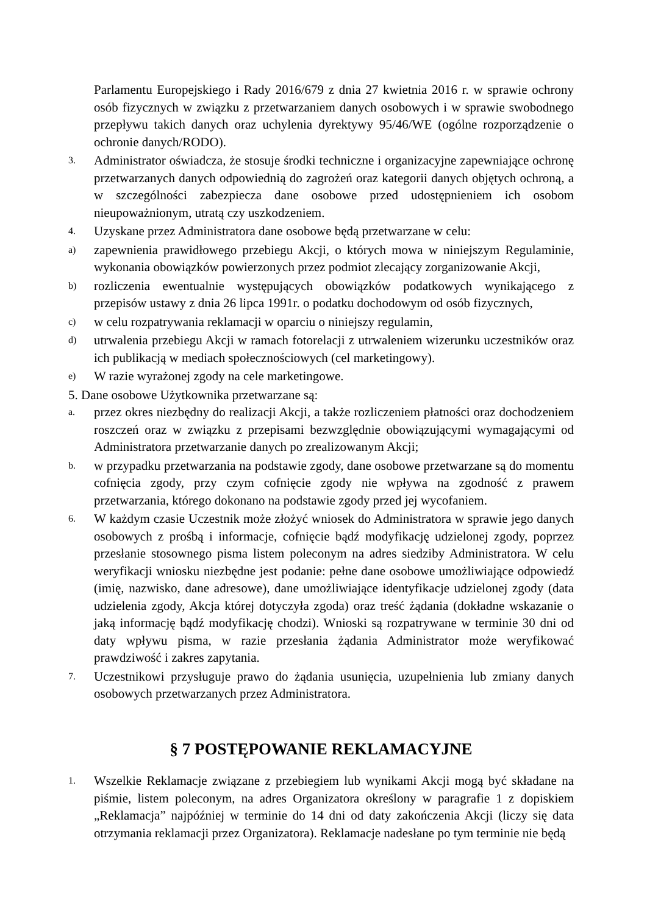Parlamentu Europejskiego i Rady 2016/679 z dnia 27 kwietnia 2016 r. w sprawie ochrony osób fizycznych w związku z przetwarzaniem danych osobowych i w sprawie swobodnego przepływu takich danych oraz uchylenia dyrektywy 95/46/WE (ogólne rozporządzenie o ochronie danych/RODO).
3.
Administrator oświadcza, że stosuje środki techniczne i organizacyjne zapewniające ochronę przetwarzanych danych odpowiednią do zagrożeń oraz kategorii danych objętych ochroną, a w szczególności zabezpiecza dane osobowe przed udostępnieniem ich osobom nieupoważnionym, utratą czy uszkodzeniem.
4.
Uzyskane przez Administratora dane osobowe będą przetwarzane w celu:
a)
zapewnienia prawidłowego przebiegu Akcji, o których mowa w niniejszym Regulaminie, wykonania obowiązków powierzonych przez podmiot zlecający zorganizowanie Akcji,
b)
rozliczenia ewentualnie występujących obowiązków podatkowych wynikającego z przepisów ustawy z dnia 26 lipca 1991r. o podatku dochodowym od osób fizycznych,
c)
w celu rozpatrywania reklamacji w oparciu o niniejszy regulamin,
d)
utrwalenia przebiegu Akcji w ramach fotorelacji z utrwaleniem wizerunku uczestników oraz ich publikacją w mediach społecznościowych (cel marketingowy).
e)
W razie wyrażonej zgody na cele marketingowe.
5. Dane osobowe Użytkownika przetwarzane są:
a.
przez okres niezbędny do realizacji Akcji, a także rozliczeniem płatności oraz dochodzeniem roszczeń oraz w związku z przepisami bezwzględnie obowiązującymi wymagającymi od Administratora przetwarzanie danych po zrealizowanym Akcji;
b.
w przypadku przetwarzania na podstawie zgody, dane osobowe przetwarzane są do momentu cofnięcia zgody, przy czym cofnięcie zgody nie wpływa na zgodność z prawem przetwarzania, którego dokonano na podstawie zgody przed jej wycofaniem.
6.
W każdym czasie Uczestnik może złożyć wniosek do Administratora w sprawie jego danych osobowych z prośbą i informacje, cofnięcie bądź modyfikację udzielonej zgody, poprzez przesłanie stosownego pisma listem poleconym na adres siedziby Administratora. W celu weryfikacji wniosku niezbędne jest podanie: pełne dane osobowe umożliwiające odpowiedź (imię, nazwisko, dane adresowe), dane umożliwiające identyfikacje udzielonej zgody (data udzielenia zgody, Akcja której dotyczyła zgoda) oraz treść żądania (dokładne wskazanie o jaką informację bądź modyfikację chodzi). Wnioski są rozpatrywane w terminie 30 dni od daty wpływu pisma, w razie przesłania żądania Administrator może weryfikować prawdziwość i zakres zapytania.
7.
Uczestnikowi przysługuje prawo do żądania usunięcia, uzupełnienia lub zmiany danych osobowych przetwarzanych przez Administratora.
§ 7 POSTĘPOWANIE REKLAMACYJNE
1.
Wszelkie Reklamacje związane z przebiegiem lub wynikami Akcji mogą być składane na piśmie, listem poleconym, na adres Organizatora określony w paragrafie 1 z dopiskiem „Reklamacja” najpóźniej w terminie do 14 dni od daty zakończenia Akcji (liczy się data otrzymania reklamacji przez Organizatora). Reklamacje nadesłane po tym terminie nie będą